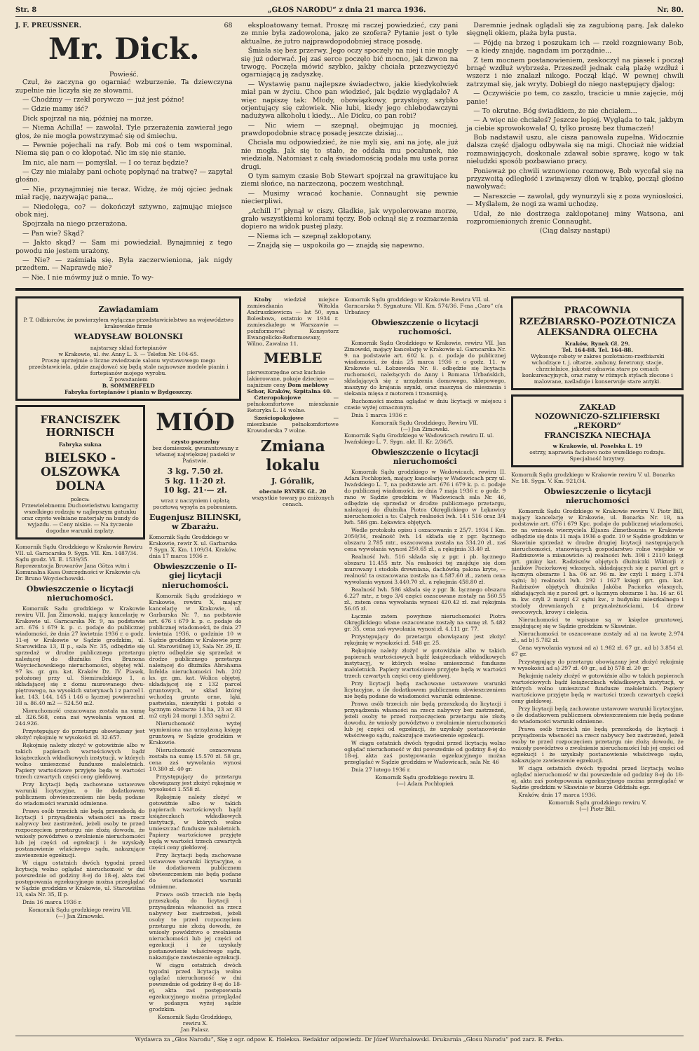Str. 8 „GŁOS NARODU“ z dnia 21 marca 1936. Nr. 80.
J. F. PREUSSNER. 68
Mr. Dick.
Powieść.
Czuł, że zaczyna go ogarniać wzburzenie. Ta dziewczyna zupełnie nie liczyła się ze słowami.
— Chodźmy — rzekł porywczo — już jest późno!
— Gdzie mamy iść?
Dick spojrzał na nią, później na morze.
— Niema Achilla! — zawołał. Tyle przerażenia zawierał jego głos, że nie mogła powstrzymać się od śmiechu.
— Pewnie pojechali na rafy. Bob mi coś o tem wspominał. Niema się pan o co kłopotać. Nic im się nie stanie.
Im nic, ale nam — pomyślał. — I co teraz będzie?
— Czy nie miałaby pani ochotę popłynąć na tratwę? — zapytał głośno.
— Nie, przynajmniej nie teraz. Widzę, że mój ojciec jednak miał rację, nazywając pana...
— Niedołęga, co? — dokończył sztywno, zajmując miejsce obok niej.
Spojrzała na niego przerażona.
— Pan wie? Skąd?
— Jakto skąd? — Sam mi powiedział. Bynajmniej z tego powodu nie jestem urażony.
— Nie? — zaśmiała się. Była zaczerwieniona, jak nigdy przedtem. — Naprawdę nie?
— Nie. I nie mówmy już o mnie. To wy-
eksploatowany temat. Proszę mi raczej powiedzieć, czy pani ze mnie była zadowolona, jako ze szofera? Pytanie jest o tyle aktualne, że jutro najprawdopodobniej stracę posadę.
Śmiała się bez przerwy. Jego oczy spoczęły na niej i nie mogły się już oderwać. Jej zaś serce poczęło bić mocno, jak dzwon na trwogę. Poczęła mówić szybko, jakby chciała przezwyciężyć ogarniającą ją zadyszkę.
— Wystawię panu najlepsze świadectwo, jakie kiedykolwiek miał pan w życiu. Chce pan wiedzieć, jak będzie wyglądało? A więc napiszę tak: Młody, obowiązkowy, przystojny, szybko orjentujący się człowiek. Nie lubi, kiedy jego chlebodawczyni nadużywa alkoholu i kiedy... Ale Dicku, co pan robi?
— Nic wiem — szepnął, obejmując ją mocniej, prawdopodobnie stracę posadę jeszcze dzisiaj...
Chciała mu odpowiedzieć, że nie myli się, ani na jotę, ale już nie mogła. Jak się to stało, że oddała mu pocałunek, nie wiedziała. Natomiast z całą świadomością podała mu usta poraz drugi.
O tym samym czasie Bob Stewart spojrzał na grawitujące ku ziemi słońce, na narzeczoną, poczem westchnął.
— Musimy wracać kochanie. Connaught się pewnie niecierpliwi.
„Achill I“ płynął w ciszy. Gładkie, jak wypolerowane morze, grało wszystkiemi kolorami tęczy. Bob ocknął się z rozmarzenia dopiero na widok pustej plaży.
— Niema ich — szepnął zakłopotany.
— Znajdą się — uspokoiła go — znajdą się napewno.
Daremnie jednak oglądali się za zagubioną parą. Jak daleko sięgnęli okiem, plaża była pusta.
— Pójdę na brzeg i poszukam ich — rzekł rozgniewany Bob, — a kiedy znajdę, nagadam im porządnie...
Z tem mocnem postanowieniem, zeskoczył na piasek i począł brnąć wzdłuż wybrzeża. Przeszedł jednak całą plażę wzdłuż i wszerz i nie znalazł nikogo. Począł kląć. W pewnej chwili zatrzymał się, jak wryty. Dobiegł do niego następujący djalog:
— Oczywiście po tem, co zaszło, tracicie u mnie zajęcie, mój panie!
— To okrutne. Bóg świadkiem, że nie chciałem...
— A więc nie chciałeś? Jeszcze lepiej. Wygląda to tak, jakbym ja ciebie sprowokowała! O, tylko proszę bez tłumaczeń!
Bob nadstawił uszu, ale cisza panowała zupełna. Widocznie dalsza część djalogu odbywała się na migi. Chociaż nie widział rozmawiających, doskonale zdawał sobie sprawę, kogo w tak nieludzki sposób pozbawiano pracy.
Ponieważ po chwili wznowiono rozmowę, Bob wycofał się na przyzwoitą odległość i zwinąwszy dłoń w trąbkę, począł głośno nawoływać:
— Nareszcie — zawołał, gdy wynurzyli się z poza wyniosłości. — Myślałem, że nogi za wami uchodzę.
Udał, że nie dostrzega zakłopotanej miny Watsona, ani rozpromienionych źrenic Connaught.
(Ciąg dalszy nastąpi)
Zawiadamiam
P. T. Odbiorców, że powierzyłem wyłączne przedstawicielstwo na województwo krakowskie firmie
WŁADYSŁAW BOLONSKI
najstarszy skład fortepianów
w Krakowie, ul. św. Anny L. 3. — Telefon Nr. 104-65.
Proszę uprzejmie o liczne zwiedzanie salonu wystawowego mego przedstawiciela, gdzie znajdować się będą stale najnowsze modele pianin i fortepianów mojego wyrobu.
Z poważaniem
B. SOMMERFELD
Fabryka fortepianów i pianin w Bydgoszczy.
FRANCISZEK HORNISCH
Fabryka sukna
BIELSKO - OLSZOWKA DOLNA
poleca:
Przewielebnemu Duchowieństwu kamgarny wszelkiego rodzaju w najlepszym gatunku oraz czysto wełniane materjały na bundy do wyjazdu. — Ceny niskie. — Na życzenie dogodne warunki zapłaty.
Komornik Sądu Grodzkiego w Krakowie Rewiru VII. ul. Garncarska 9. Sygn. VII. Km. 1487/34. Sądu grodz. VI. E. 1539/35.
Reprezentacja Browarów Jana Götza w/m i Komunalna Kasa Oszczędności w Krakowie c/a Dr. Bruno Woyciechowski.
Obwieszczenie o licytacji nieruchomości.
Komornik Sądu grodzkiego w Krakowie rewiru VII. Jan Zimowski, mający kancelarję w Krakowie ul. Garncarska Nr. 9, na podstawie art. 676 i 679 k. p. c. podaje do publicznej wiadomości, że dnia 27 kwietnia 1936 r. o godz. 11-ej w Krakowie w Sądzie grodzkim, ul. Starowiślna 13, II p., sala Nr. 35, odbędzie się sprzedaż w drodze publicznego przetargu należącej do dłużnika Dra Brunona Woyciechowskiego nieruchomości, objętej whl. 97 ks. gr. gm. kat. Kraków Dz. IV. Piasek, położonej przy ul. Siemiradzkiego 1, a składającej się z domu murowanego dwu-piętrowego, na wysokich suterynach i z parcel l. kat. 143, 144, 145 i 146 o łącznej powierzchni 18 a. 86.40 m2 — 524.50 m2.
Nieruchomość oszacowana została na sumę zł. 326.568, cena zaś wywołania wynosi zł. 244.926.
Przystępujący do przetargu obowiązany jest złożyć rękojmię w wysokości zł. 32.657.
Rękojmię należy złożyć w gotowiźnie albo w takich papierach wartościowych bądź książeczkach wkładkowych instytucji, w których wolno umieszczać fundusze małoletnich. Papiery wartościowe przyjęte będą w wartości trzech czwartych części ceny giełdowej.
Przy licytacji będą zachowane ustawowe warunki licytacyjne, o ile dodatkowem publicznem obwieszczeniem nie będą podane do wiadomości warunki odmienne.
Prawa osób trzecich nie będą przeszkodą do licytacji i przysądzenia własności na rzecz nabywcy bez zastrzeżeń, jeżeli osoby te przed rozpoczęciem przetargu nie złożą dowodu, że wniosły powództwo o zwolnienie nieruchomości lub jej części od egzekucji i że uzyskały postanowienie właściwego sądu, nakazujące zawieszenie egzekucji.
W ciągu ostatnich dwóch tygodni przed licytacją wolno oglądać nieruchomość w dni powszednie od godziny 8-ej do 18-ej, akta zaś postępowania egzekucyjnego można przeglądać w Sądzie grodzkim w Krakowie, ul. Starowiślna 13, sala Nr. 35, II p.
Dnia 16 marca 1936 r.
Komornik Sądu grodzkiego rewiru VII.
(—) Jan Zimowski.
MIÓD
czysto pszczelny
bez domieszek, gwarantowany z własnej największej pasieki w Państwie.
3 kg. 7.50 zł.
5 kg. 11·20 zł.
10 kg. 21·— zł.
wraz z naczyniem i opłatą pocztową wysyła za pobraniem.
Eugenjusz BILINSKI, w Zbarażu.
Komornik Sądu Grodzkiego w Krakowie, rewir X. ul. Garbarska 7 Sygn. X. Km. 1109/34. Kraków, dnia 17 marca 1936 r.
Obwieszczenie o II-giej licytacji nieruchomości.
Komornik Sądu grodzkiego w Krakowie, rewiru X, mający kancelarję w Krakowie, ul. Garbarska Nr. 7, na podstawie art. 676 i 679 k. p. c. podaje do publicznej wiadomości, że dnia 27 kwietnia 1936, o godzinie 10 w Sądzie grodzkim w Krakowie przy ul. Starowiślnej 13, Sala Nr. 29, II. piętro odbędzie się sprzedaż w drodze publicznego przetargu należącej do dłużnika Abrahama Infelda nieruchomości lwh. 202 ks. gr. gm. kat. Wolica objętej, składającej się z 132 parcel gruntowych, w skład której wchodzą grunta orne, łąki, pastwiska, nieużytki i potoki o łącznym obszarze 14 ha, 23 ar. 83 m2 czyli 24 morgi 1.353 sążni 2.
Nieruchomość wyżej wymieniona ma urządzoną księgę gruntową w Sądzie grodzkim w Krakowie.
Nieruchomość oszacowana została na sumę 15.570 zł. 58 gr., cena zaś wywołania wynosi 10.380 zł. 40 gr.
Przystępujący do przetargu obowiązany jest złożyć rękojmię w wysokości 1.558 zł.
Rękojmię należy złożyć w gotowiźnie albo w takich papierach wartościowych bądź książeczkach wkładkowych instytucji, w których wolno umieszczać fundusze małoletnich. Papiery wartościowe przyjęte będą w wartości trzech czwartych części ceny giełdowej.
Przy licytacji będą zachowane ustawowe warunki licytacyjne, o ile dodatkowem publicznem obwieszczeniem nie będą podane do wiadomości warunki odmienne.
Prawa osób trzecich nie będą przeszkodą do licytacji i przysądzenia własności na rzecz nabywcy bez zastrzeżeń, jeżeli osoby te przed rozpoczęciem przetargu nie złożą dowodu, że wniosły powództwo o zwolnienie nieruchomości lub jej części od egzekucji i że uzyskały postanowienie właściwego sądu, nakazujące zawieszenie egzekucji.
W ciągu ostatnich dwóch tygodni przed licytacją wolno oglądać nieruchomość w dni powszednie od godziny 8-ej do 18-ej, akta zaś postępowania egzekucyjnego można przeglądać w podanym wyżej sądzie grodzkim.
Komornik Sądu Grodzkiego, rewiru X.
Jan Palasz.
Ktoby wiedział miejsce zamieszkania Witolda Andruszkiewicza — lat 50, syna Bolesława, ostatnio w 1934 r. zamieszkałego w Warszawie — poinformować Konsystorz Ewangelicko-Reformowany, Wilno, Zawalna 11.
MEBLE
pierwszorzędne oraz kuchnie lakierowane, pokoje dziecięce — najniższe ceny Dom meblowy Schor, Kraków, Szpitalna 40.
Czteropokojowe — pełnokomfortowe mieszkanie Retoryka L. 14 wolne.
Sześciopokojowe — mieszkanie pełnokomfortowe Krowoderska 7 wolne.
Zmiana lokalu
J. Góralik,
obecnie RYNEK GŁ. 20
wszystkie towary po zniżonych cenach.
Komornik Sądu grodzkiego w Krakowie Rewiru VII. ul. Garncarska 9. Sygnatura: VII. Km. 574/36. F-ma „Caro“ c/a Urbańscy
Obwieszczenie o licytacji ruchomości.
Komornik Sądu Grodzkiego w Krakowie, rewiru VII. Jan Zimowski, mający kancelarję w Krakowie ul. Garncarska Nr. 9. na podstawie art. 602 k. p. c. podaje do publicznej wiadomości, że dnia 25 marca 1936 r. o godz. 11. w Krakowie ul. Łobzowska Nr. 8. odbędzie się licytacja ruchomości, należących do Anny i Romana Urbańskich, składających się z urządzenia domowego, sklepowego, maszyny do krajania szynki, oraz maszyna do mieszania i siekania mięsa z motorem i transmisją.
Ruchomości można oglądać w dniu licytacji w miejscu i czasie wyżej oznaczonym.
Dnia 1 marca 1936 r.
Komornik Sądu Grodzkiego, Rewiru VII.
(—) Jan Zimowski.
Komornik Sądu Grodzkiego w Wadowicach rewiru II. ul. Iwańskiego L. 7. Sygn. akt. II. Kr. 2/36/5.
Obwieszczenie o licytacji nieruchomości
Komornik Sądu grodzkiego w Wadowicach, rewiru II. Adam Pochłopień, mający kancelarję w Wadowicach przy ul. Iwańskiego L. 7, na podstawie art. 676 i 679 k. p. c. podaje do publicznej wiadomości, że dnia 7 maja 1936 r. o godz. 9 rano w Sądzie grodzkim w Wadowicach sala Nr. 46, odbędzie się sprzedaż w drodze publicznego przetargu, należącej do dłużnika Piotra Okręglickiego w Łękawicy nieruchomości a to: Całych realności lwh. 14 i 516 oraz 3/4 lwh. 586 gm. Łękawica objętych.
Wedle protokołu opisu i oszacowania z 25/7. 1934 I Km. 2050/34, realność lwh. 14 składa się z pgr. łącznego obszaru 2.785 mtr., oszacowana została na 334.20 zł., zaś cena wywołania wynosi 250.65 zł., a rękojmia 33.40 zł.
Realność lwh. 516 składa się z pgr. i pb. łącznego obszaru 11.455 mtr. Na realności tej znajduje się dom murowany i stodoła drewniana, dachówką palona kryte, — realność ta oszacowana została na 4.587.60 zł., zatem cena wywołania wynosi 3.440.70 zł., a rękojmia 458.80 zł.
Realność lwh. 586 składa się z pgr. lk. łącznego obszaru 6.227 mtr., z tego 3/4 części oszacowane zostały na 560.55 zł., zatem cena wywołania wynosi 420.42 zł. zaś rękojmia 56.05 zł.
Łącznie zatem powyższe nieruchomości Piotra Okręglickiego wlane oszacowane zostały na sumę zł. 5.482 gr. 35, cena zaś wywołania wynosi zł. 4.111 gr. 77.
Przystępujący do przetargu obowiązany jest złożyć rękojmię w wysokości zł. 548 gr. 25.
Rękojmię należy złożyć w gotowiźnie albo w takich papierach wartościowych bądź książeczkach wkładkowych instytucyj, w których wolno umieszczać fundusze małoletnich. Papiery wartościowe przyjęte będą w wartości trzech czwartych części ceny giełdowej.
Przy licytacji będą zachowane ustawowe warunki licytacyjne, o ile dodatkowem publicznem obwieszczeniem nie będą podane do wiadomości warunki odmienne.
Prawa osób trzecich nie będą przeszkodą do licytacji i przysądzenia własności na rzecz nabywcy bez zastrzeżeń, jeżeli osoby te przed rozpoczęciem przetargu nie złożą dowodu, że wniosły powództwo o zwolnienie nieruchomości lub jej części od egzekucji, że uzyskały postanowienie właściwego sądu, nakazujące zawieszenie egzekucji.
W ciągu ostatnich dwóch tygodni przed licytacją wolno oglądać nieruchomość w dni powszednie od godziny 8-ej do 18-ej, akta zaś postępowania egzekucyjnego można przeglądać w Sądzie grodzkim w Wadowicach, sala Nr. 46
Dnia 27 lutego 1936 r.
Komornik Sądu grodzkiego rewiru II.
(—) Adam Pochłopień
PRACOWNIA
RZEŹBIARSKO-POZŁOTNICZA
ALEKSANDRA OLECHA
Kraków, Rynek Gł. 29.
Tel. 164-88. Tel. 164-88.
Wykonuje roboty w zakres pozłotniczo-rzeźbiarski wchodzące t. j. ołtarze, ambony, feretrony, stacje, chrzcielnice, jakoteż odnawia stare po cenach konkurencyjnych, oraz ramy w różnych stylach złocone i malowane, naśladuje i konserwuje stare antyki.
ZAKŁAD
NOZOWNICZO-SZLIFIERSKI
„REKORD“
FRANCISZKA NIECHAJA
w Krakowie, ul. Poselska L. 19
ostrzy, naprawia fachowo noże wszelkiego rodzaju. Specjalność brzytwy.
Komornik Sądu grodzkiego w Krakowie rewiru V. ul. Bonarka Nr. 18. Sygn. V. Km. 921/34.
Obwieszczenie o licytacji nieruchomości
Komornik Sądu Grodzkiego w Krakowie rewiru V. Piotr Bill, mający kancelarję w Krakowie, ul. Bonarka Nr. 18, na podstawie art. 676 i 679 Kpc. podaje do publicznej wiadomości, że na wniosek wierzyciela Eljasza Zimetbaunia w Krakowie odbędzie się dnia 11 maja 1936 o godz. 10 w Sądzie grodzkim w Skawinie sprzedaż w drodze drugiej licytacji następujących nieruchomości, stanowiących gospodarstwo rolne wiejskie w Radziszowie a mianowicie: a) realności lwh. 398 i 2110 księgi grt. gminy kat. Radziszów objętych dłużniczki Wiktorji z Janików Paciorkowej własnych, składających się z parcel grt o łącznym obszarze 1 ha. 06 ar. 96 m. kw czyli 1 mórg 1.374 sążni; b) realności lwh. 292 i 1627 księgi grt. gm. kat. Radziszów objętych dłużnika Jakóba Paciorka własnych, składających się z parcel grt. o łącznym obszarze 1 ha. 16 ar. 61 m. kw. czyli 2 morgi 42 sążni kw., z budynku mieszkalnego i stodoły drewnianych z przynależnościami, 14 drzew owocowych, krowy i cielęcia.
Nieruchomości te wpisane są w księdze gruntowej, znajdującej się w Sądzie grodzkim w Skawinie.
Nieruchomości te oszacowane zostały ad a) na kwotę 2.974 zł., ad b) 5.782 zł.
Cena wywołania wynosi ad a) 1.982 zł. 67 gr., ad b) 3.854 zł. 67 gr.
Przystępujący do przetargu obowiązany jest złożyć rękojmię w wysokości ad a) 297 zł. 40 gr., ad b) 578 zł. 20 gr.
Rękojmię należy złożyć w gotowiźnie albo w takich papierach wartościowych bądź książeczkach wkładkowych instytucji, w których wolno umieszczać fundusze małoletnich. Papiery wartościowe przyjęte będą w wartości trzech czwartych części ceny giełdowej.
Przy licytacji będą zachowane ustawowe warunki licytacyjne, o ile dodatkowem publicznem obwieszczeniem nie będą podane do wiadomości warunki odmienne.
Prawa osób trzecich nie będą przeszkodą do licytacji i przysądzenia własności na rzecz nabywcy bez zastrzeżeń, jeżeli osoby te przed rozpoczęciem przetargu nie złożą dowodu, że wniosły powództwo o zwolnienie nieruchomości lub jej części od egzekucji i że uzyskały postanowienie właściwego sądu, nakazujące zawieszenie egzekucji.
W ciągu ostatnich dwóch tygodni przed licytacją wolno oglądać nieruchomość w dni powszednie od godziny 8-ej do 18-ej, akta zaś postępowania egzekucyjnego można przeglądać w Sądzie grodzkim w Skawinie w biurze Oddziału egz.
Kraków, dnia 17 marca 1936.
Komornik Sądu grodzkiego rewiru V.
(—) Piotr Bill.
Wydawca za „Głos Narodu“, Skę z ogr. odpow. K. Holeksa. Redaktor odpowiedz. Dr Józef Warchałowski. Drukarnia „Głosu Narodu“ pod zarz. R. Ferka.